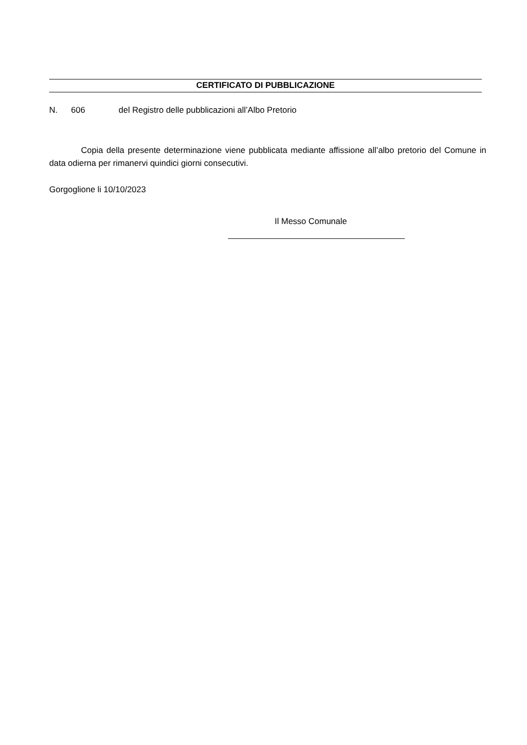CERTIFICATO DI PUBBLICAZIONE
N. 606 del Registro delle pubblicazioni all’Albo Pretorio
Copia della presente determinazione viene pubblicata mediante affissione all’albo pretorio del Comune in data odierna per rimanervi quindici giorni consecutivi.
Gorgoglione li 10/10/2023
Il Messo Comunale